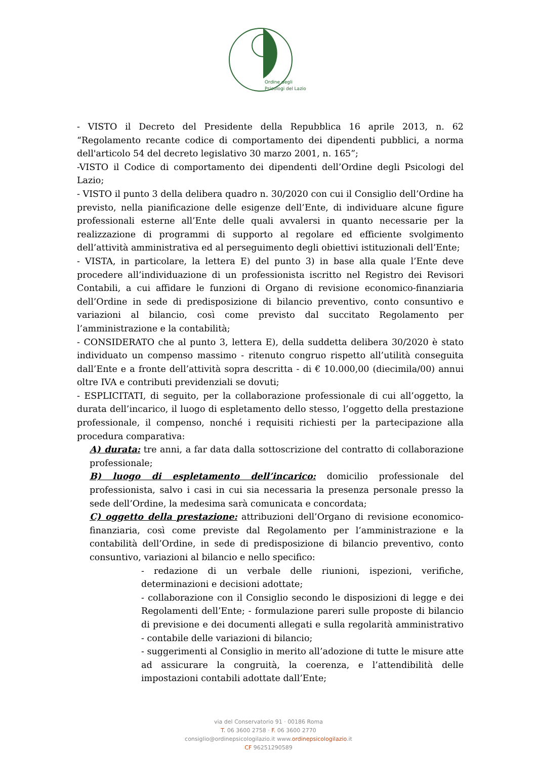Ordine degli
Psicologi del Lazio
- VISTO il Decreto del Presidente della Repubblica 16 aprile 2013, n. 62 “Regolamento recante codice di comportamento dei dipendenti pubblici, a norma dell'articolo 54 del decreto legislativo 30 marzo 2001, n. 165”;
-VISTO il Codice di comportamento dei dipendenti dell’Ordine degli Psicologi del Lazio;
- VISTO il punto 3 della delibera quadro n. 30/2020 con cui il Consiglio dell’Ordine ha previsto, nella pianificazione delle esigenze dell’Ente, di individuare alcune figure professionali esterne all’Ente delle quali avvalersi in quanto necessarie per la realizzazione di programmi di supporto al regolare ed efficiente svolgimento dell’attività amministrativa ed al perseguimento degli obiettivi istituzionali dell’Ente;
- VISTA, in particolare, la lettera E) del punto 3) in base alla quale l’Ente deve procedere all’individuazione di un professionista iscritto nel Registro dei Revisori Contabili, a cui affidare le funzioni di Organo di revisione economico-finanziaria dell’Ordine in sede di predisposizione di bilancio preventivo, conto consuntivo e variazioni al bilancio, così come previsto dal succitato Regolamento per l’amministrazione e la contabilità;
- CONSIDERATO che al punto 3, lettera E), della suddetta delibera 30/2020 è stato individuato un compenso massimo - ritenuto congruo rispetto all’utilità conseguita dall’Ente e a fronte dell’attività sopra descritta - di € 10.000,00 (diecimila/00) annui oltre IVA e contributi previdenziali se dovuti;
- ESPLICITATI, di seguito, per la collaborazione professionale di cui all’oggetto, la durata dell’incarico, il luogo di espletamento dello stesso, l’oggetto della prestazione professionale, il compenso, nonché i requisiti richiesti per la partecipazione alla procedura comparativa:
A) durata: tre anni, a far data dalla sottoscrizione del contratto di collaborazione professionale;
B) luogo di espletamento dell’incarico: domicilio professionale del professionista, salvo i casi in cui sia necessaria la presenza personale presso la sede dell’Ordine, la medesima sarà comunicata e concordata;
C) oggetto della prestazione: attribuzioni dell’Organo di revisione economico-finanziaria, così come previste dal Regolamento per l’amministrazione e la contabilità dell’Ordine, in sede di predisposizione di bilancio preventivo, conto consuntivo, variazioni al bilancio e nello specifico:
- redazione di un verbale delle riunioni, ispezioni, verifiche, determinazioni e decisioni adottate;
- collaborazione con il Consiglio secondo le disposizioni di legge e dei Regolamenti dell’Ente; - formulazione pareri sulle proposte di bilancio di previsione e dei documenti allegati e sulla regolarità amministrativo - contabile delle variazioni di bilancio;
- suggerimenti al Consiglio in merito all’adozione di tutte le misure atte ad assicurare la congruità, la coerenza, e l’attendibilità delle impostazioni contabili adottate dall’Ente;
via del Conservatorio 91 · 00186 Roma
T. 06 3600 2758 · F. 06 3600 2770
consiglio@ordinepsicologilazio.it www.ordinepsicologilazio.it
CF 96251290589